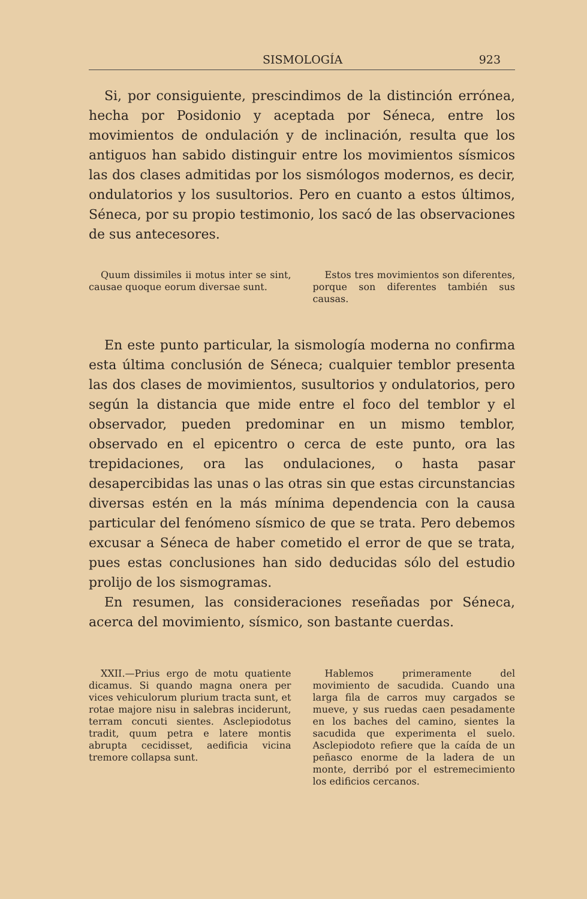SISMOLOGÍA 923
Si, por consiguiente, prescindimos de la distinción errónea, hecha por Posidonio y aceptada por Séneca, entre los movimientos de ondulación y de inclinación, resulta que los antiguos han sabido distinguir entre los movimientos sísmicos las dos clases admitidas por los sismólogos modernos, es decir, ondulatorios y los susultorios. Pero en cuanto a estos últimos, Séneca, por su propio testimonio, los sacó de las observaciones de sus antecesores.
Quum dissimiles ii motus inter se sint, causae quoque eorum diversae sunt.
Estos tres movimientos son diferentes, porque son diferentes también sus causas.
En este punto particular, la sismología moderna no confirma esta última conclusión de Séneca; cualquier temblor presenta las dos clases de movimientos, susultorios y ondulatorios, pero según la distancia que mide entre el foco del temblor y el observador, pueden predominar en un mismo temblor, observado en el epicentro o cerca de este punto, ora las trepidaciones, ora las ondulaciones, o hasta pasar desapercibidas las unas o las otras sin que estas circunstancias diversas estén en la más mínima dependencia con la causa particular del fenómeno sísmico de que se trata. Pero debemos excusar a Séneca de haber cometido el error de que se trata, pues estas conclusiones han sido deducidas sólo del estudio prolijo de los sismogramas.
En resumen, las consideraciones reseñadas por Séneca, acerca del movimiento, sísmico, son bastante cuerdas.
XXII.—Prius ergo de motu quatiente dicamus. Si quando magna onera per vices vehiculorum plurium tracta sunt, et rotae majore nisu in salebras inciderunt, terram concuti sientes. Asclepiodotus tradit, quum petra e latere montis abrupta cecidisset, aedificia vicina tremore collapsa sunt.
Hablemos primeramente del movimiento de sacudida. Cuando una larga fila de carros muy cargados se mueve, y sus ruedas caen pesadamente en los baches del camino, sientes la sacudida que experimenta el suelo. Asclepiodoto refiere que la caída de un peñasco enorme de la ladera de un monte, derribó por el estremecimiento los edificios cercanos.